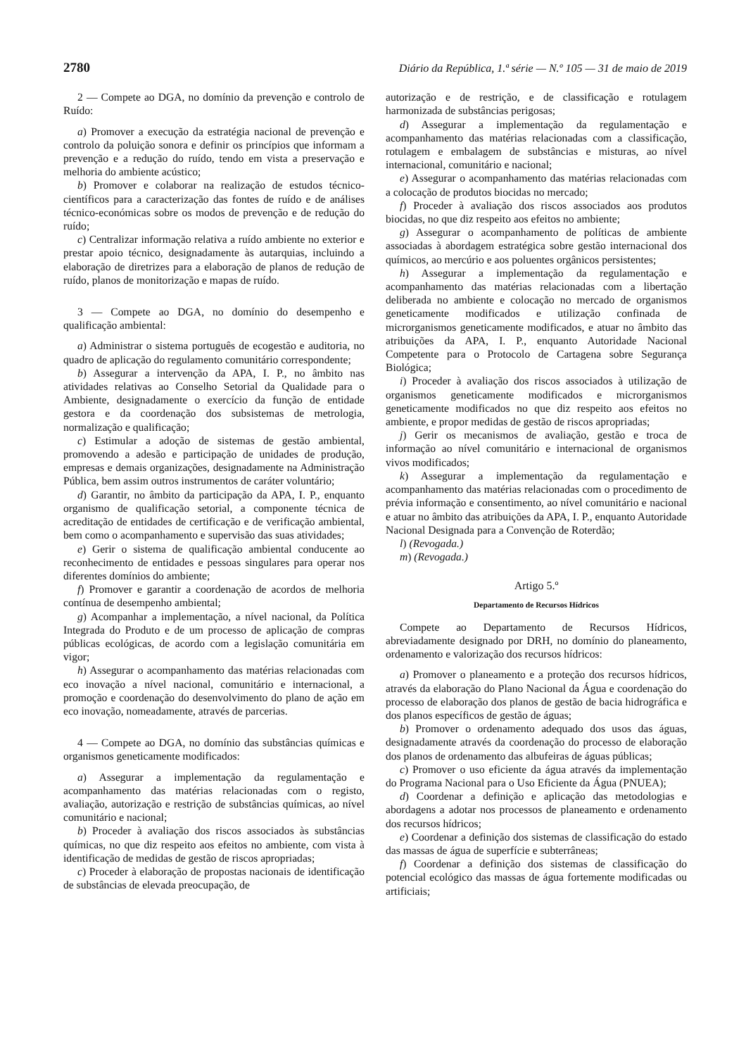2780 Diário da República, 1.ª série — N.º 105 — 31 de maio de 2019
2 — Compete ao DGA, no domínio da prevenção e controlo de Ruído:
a) Promover a execução da estratégia nacional de prevenção e controlo da poluição sonora e definir os princípios que informam a prevenção e a redução do ruído, tendo em vista a preservação e melhoria do ambiente acústico;
b) Promover e colaborar na realização de estudos técnico-científicos para a caracterização das fontes de ruído e de análises técnico-económicas sobre os modos de prevenção e de redução do ruído;
c) Centralizar informação relativa a ruído ambiente no exterior e prestar apoio técnico, designadamente às autarquias, incluindo a elaboração de diretrizes para a elaboração de planos de redução de ruído, planos de monitorização e mapas de ruído.
3 — Compete ao DGA, no domínio do desempenho e qualificação ambiental:
a) Administrar o sistema português de ecogestão e auditoria, no quadro de aplicação do regulamento comunitário correspondente;
b) Assegurar a intervenção da APA, I. P., no âmbito nas atividades relativas ao Conselho Setorial da Qualidade para o Ambiente, designadamente o exercício da função de entidade gestora e da coordenação dos subsistemas de metrologia, normalização e qualificação;
c) Estimular a adoção de sistemas de gestão ambiental, promovendo a adesão e participação de unidades de produção, empresas e demais organizações, designadamente na Administração Pública, bem assim outros instrumentos de caráter voluntário;
d) Garantir, no âmbito da participação da APA, I. P., enquanto organismo de qualificação setorial, a componente técnica de acreditação de entidades de certificação e de verificação ambiental, bem como o acompanhamento e supervisão das suas atividades;
e) Gerir o sistema de qualificação ambiental conducente ao reconhecimento de entidades e pessoas singulares para operar nos diferentes domínios do ambiente;
f) Promover e garantir a coordenação de acordos de melhoria contínua de desempenho ambiental;
g) Acompanhar a implementação, a nível nacional, da Política Integrada do Produto e de um processo de aplicação de compras públicas ecológicas, de acordo com a legislação comunitária em vigor;
h) Assegurar o acompanhamento das matérias relacionadas com eco inovação a nível nacional, comunitário e internacional, a promoção e coordenação do desenvolvimento do plano de ação em eco inovação, nomeadamente, através de parcerias.
4 — Compete ao DGA, no domínio das substâncias químicas e organismos geneticamente modificados:
a) Assegurar a implementação da regulamentação e acompanhamento das matérias relacionadas com o registo, avaliação, autorização e restrição de substâncias químicas, ao nível comunitário e nacional;
b) Proceder à avaliação dos riscos associados às substâncias químicas, no que diz respeito aos efeitos no ambiente, com vista à identificação de medidas de gestão de riscos apropriadas;
c) Proceder à elaboração de propostas nacionais de identificação de substâncias de elevada preocupação, de
autorização e de restrição, e de classificação e rotulagem harmonizada de substâncias perigosas;
d) Assegurar a implementação da regulamentação e acompanhamento das matérias relacionadas com a classificação, rotulagem e embalagem de substâncias e misturas, ao nível internacional, comunitário e nacional;
e) Assegurar o acompanhamento das matérias relacionadas com a colocação de produtos biocidas no mercado;
f) Proceder à avaliação dos riscos associados aos produtos biocidas, no que diz respeito aos efeitos no ambiente;
g) Assegurar o acompanhamento de políticas de ambiente associadas à abordagem estratégica sobre gestão internacional dos químicos, ao mercúrio e aos poluentes orgânicos persistentes;
h) Assegurar a implementação da regulamentação e acompanhamento das matérias relacionadas com a libertação deliberada no ambiente e colocação no mercado de organismos geneticamente modificados e utilização confinada de microrganismos geneticamente modificados, e atuar no âmbito das atribuições da APA, I. P., enquanto Autoridade Nacional Competente para o Protocolo de Cartagena sobre Segurança Biológica;
i) Proceder à avaliação dos riscos associados à utilização de organismos geneticamente modificados e microrganismos geneticamente modificados no que diz respeito aos efeitos no ambiente, e propor medidas de gestão de riscos apropriadas;
j) Gerir os mecanismos de avaliação, gestão e troca de informação ao nível comunitário e internacional de organismos vivos modificados;
k) Assegurar a implementação da regulamentação e acompanhamento das matérias relacionadas com o procedimento de prévia informação e consentimento, ao nível comunitário e nacional e atuar no âmbito das atribuições da APA, I. P., enquanto Autoridade Nacional Designada para a Convenção de Roterdão;
l) (Revogada.)
m) (Revogada.)
Artigo 5.º
Departamento de Recursos Hídricos
Compete ao Departamento de Recursos Hídricos, abreviadamente designado por DRH, no domínio do planeamento, ordenamento e valorização dos recursos hídricos:
a) Promover o planeamento e a proteção dos recursos hídricos, através da elaboração do Plano Nacional da Água e coordenação do processo de elaboração dos planos de gestão de bacia hidrográfica e dos planos específicos de gestão de águas;
b) Promover o ordenamento adequado dos usos das águas, designadamente através da coordenação do processo de elaboração dos planos de ordenamento das albufeiras de águas públicas;
c) Promover o uso eficiente da água através da implementação do Programa Nacional para o Uso Eficiente da Água (PNUEA);
d) Coordenar a definição e aplicação das metodologias e abordagens a adotar nos processos de planeamento e ordenamento dos recursos hídricos;
e) Coordenar a definição dos sistemas de classificação do estado das massas de água de superfície e subterrâneas;
f) Coordenar a definição dos sistemas de classificação do potencial ecológico das massas de água fortemente modificadas ou artificiais;